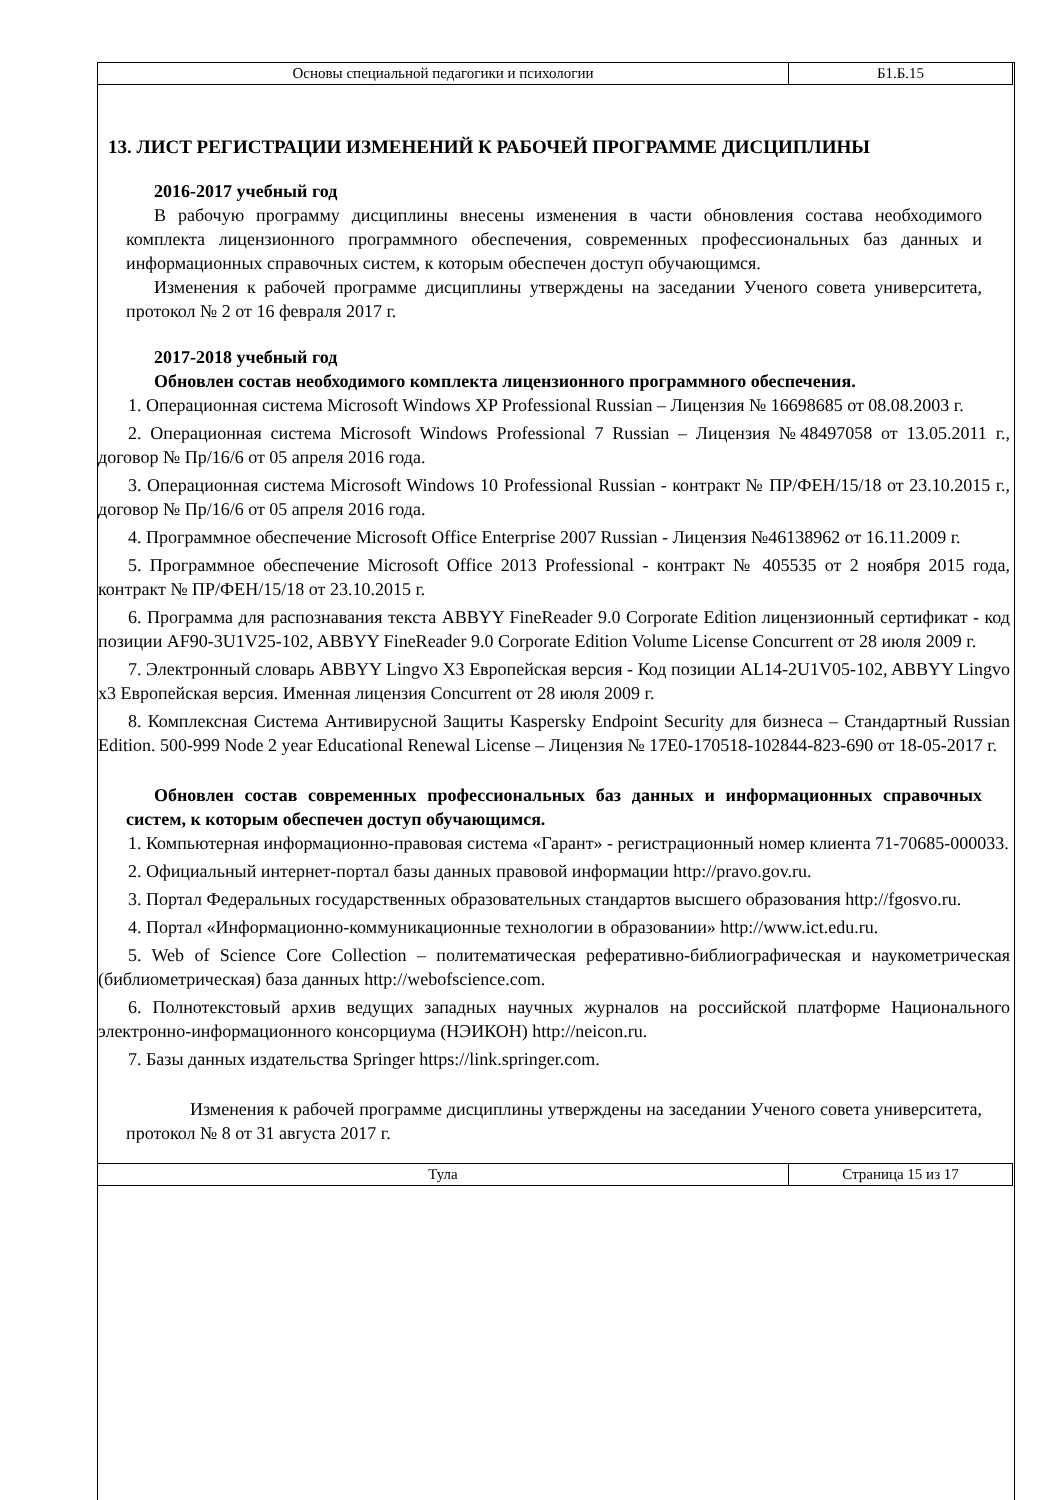| Основы специальной педагогики и психологии | Б1.Б.15 |
13. ЛИСТ РЕГИСТРАЦИИ ИЗМЕНЕНИЙ К РАБОЧЕЙ ПРОГРАММЕ ДИСЦИПЛИНЫ
2016-2017 учебный год
В рабочую программу дисциплины внесены изменения в части обновления состава необходимого комплекта лицензионного программного обеспечения, современных профессиональных баз данных и информационных справочных систем, к которым обеспечен доступ обучающимся.
Изменения к рабочей программе дисциплины утверждены на заседании Ученого совета университета, протокол № 2 от 16 февраля 2017 г.
2017-2018 учебный год
Обновлен состав необходимого комплекта лицензионного программного обеспечения.
1. Операционная система Microsoft Windows XP Professional Russian – Лицензия № 16698685 от 08.08.2003 г.
2. Операционная система Microsoft Windows Professional 7 Russian – Лицензия №48497058 от 13.05.2011 г., договор № Пр/16/6 от 05 апреля 2016 года.
3. Операционная система Microsoft Windows 10 Professional Russian - контракт № ПР/ФЕН/15/18 от 23.10.2015 г., договор № Пр/16/6 от 05 апреля 2016 года.
4. Программное обеспечение Microsoft Office Enterprise 2007 Russian - Лицензия №46138962 от 16.11.2009 г.
5. Программное обеспечение Microsoft Office 2013 Professional - контракт № 405535 от 2 ноября 2015 года, контракт № ПР/ФЕН/15/18 от 23.10.2015 г.
6. Программа для распознавания текста ABBYY FineReader 9.0 Corporate Edition лицензионный сертификат - код позиции AF90-3U1V25-102, ABBYY FineReader 9.0 Corporate Edition Volume License Concurrent от 28 июля 2009 г.
7. Электронный словарь ABBYY Lingvo X3 Европейская версия - Код позиции AL14-2U1V05-102, ABBYY Lingvo x3 Европейская версия. Именная лицензия Concurrent от 28 июля 2009 г.
8. Комплексная Система Антивирусной Защиты Kaspersky Endpoint Security для бизнеса – Стандартный Russian Edition. 500-999 Node 2 year Educational Renewal License – Лицензия № 17E0-170518-102844-823-690 от 18-05-2017 г.
Обновлен состав современных профессиональных баз данных и информационных справочных систем, к которым обеспечен доступ обучающимся.
1. Компьютерная информационно-правовая система «Гарант» - регистрационный номер клиента 71-70685-000033.
2. Официальный интернет-портал базы данных правовой информации http://pravo.gov.ru.
3. Портал Федеральных государственных образовательных стандартов высшего образования http://fgosvo.ru.
4. Портал «Информационно-коммуникационные технологии в образовании» http://www.ict.edu.ru.
5. Web of Science Core Collection – политематическая реферативно-библиографическая и наукометрическая (библиометрическая) база данных http://webofscience.com.
6. Полнотекстовый архив ведущих западных научных журналов на российской платформе Национального электронно-информационного консорциума (НЭИКОН) http://neicon.ru.
7. Базы данных издательства Springer https://link.springer.com.
Изменения к рабочей программе дисциплины утверждены на заседании Ученого совета университета, протокол № 8 от 31 августа 2017 г.
| Тула | Страница 15 из 17 |